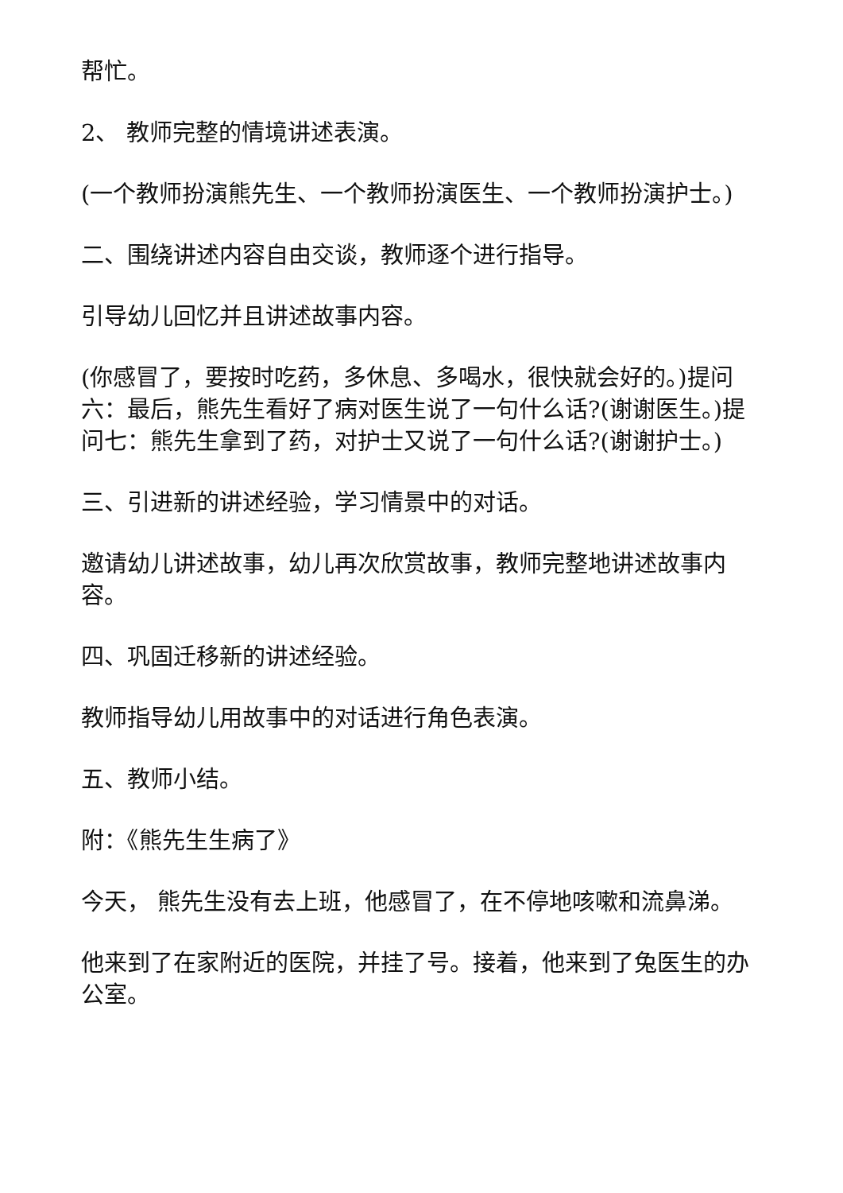帮忙。
2、 教师完整的情境讲述表演。
(一个教师扮演熊先生、一个教师扮演医生、一个教师扮演护士。)
二、围绕讲述内容自由交谈，教师逐个进行指导。
引导幼儿回忆并且讲述故事内容。
(你感冒了，要按时吃药，多休息、多喝水，很快就会好的。)提问六：最后，熊先生看好了病对医生说了一句什么话?(谢谢医生。)提问七：熊先生拿到了药，对护士又说了一句什么话?(谢谢护士。)
三、引进新的讲述经验，学习情景中的对话。
邀请幼儿讲述故事，幼儿再次欣赏故事，教师完整地讲述故事内容。
四、巩固迁移新的讲述经验。
教师指导幼儿用故事中的对话进行角色表演。
五、教师小结。
附：《熊先生生病了》
今天， 熊先生没有去上班，他感冒了，在不停地咳嗽和流鼻涕。
他来到了在家附近的医院，并挂了号。接着，他来到了兔医生的办公室。